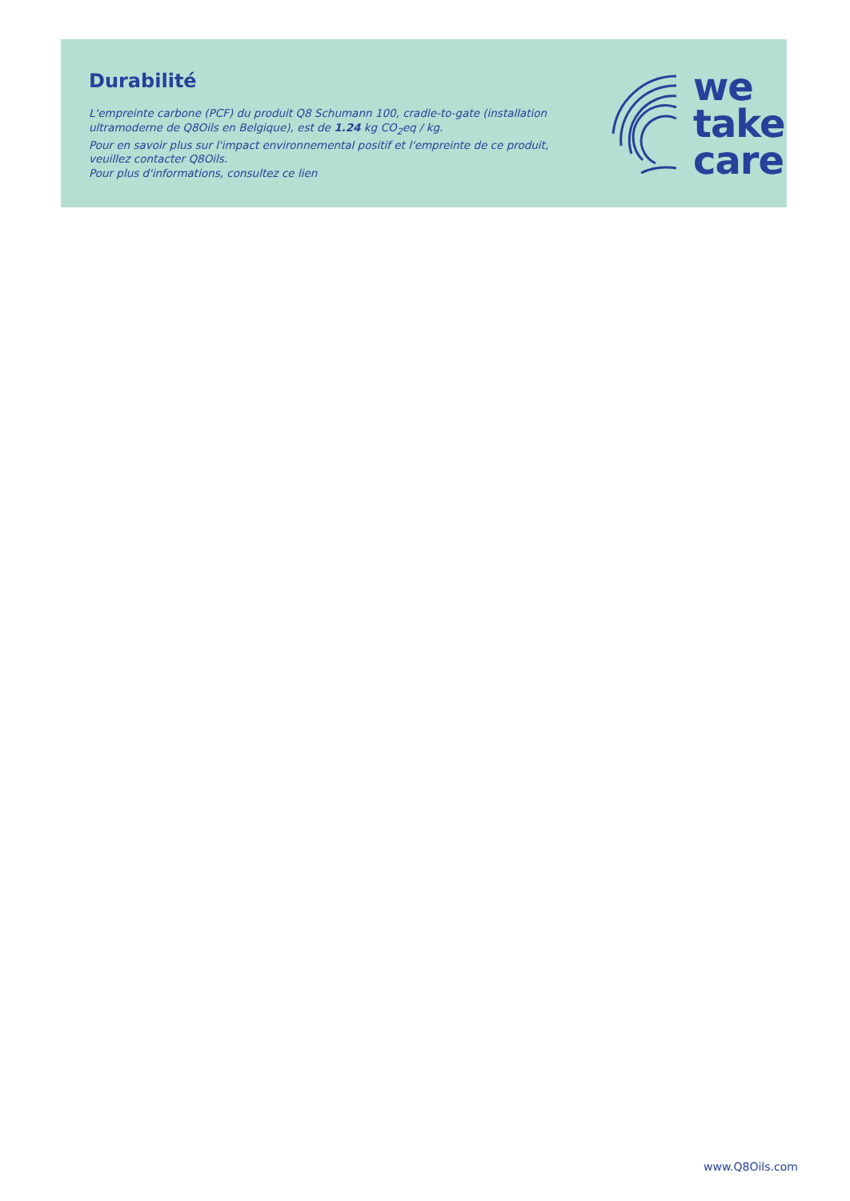Durabilité
L'empreinte carbone (PCF) du produit Q8 Schumann 100, cradle-to-gate (installation ultramoderne de Q8Oils en Belgique), est de 1.24 kg CO<sub>2</sub>eq / kg.
Pour en savoir plus sur l'impact environnemental positif et l'empreinte de ce produit, veuillez contacter Q8Oils.
Pour plus d'informations, consultez ce lien
we
take
care
www.Q8Oils.com